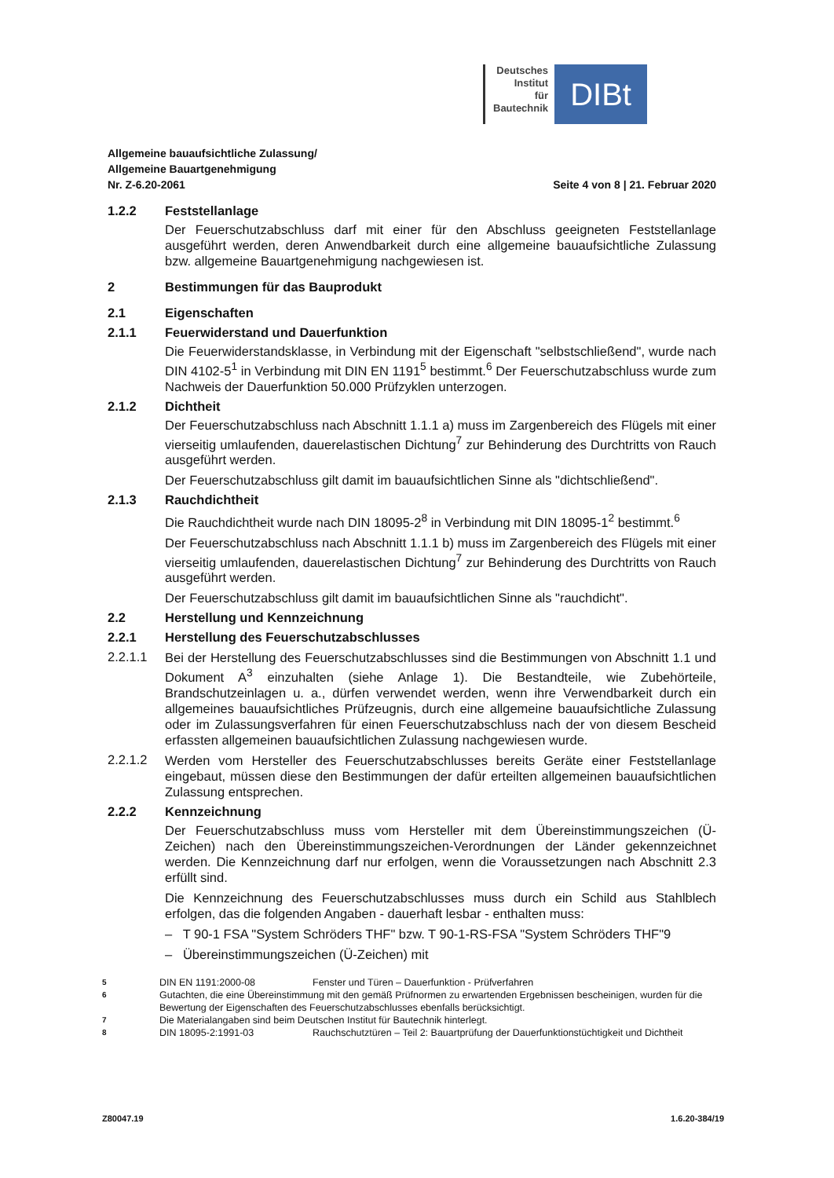Deutsches
Institut
für
Bautechnik
DIBt
Allgemeine bauaufsichtliche Zulassung/
Allgemeine Bauartgenehmigung
Nr. Z-6.20-2061 Seite 4 von 8 | 21. Februar 2020
1.2.2 Feststellanlage
Der Feuerschutzabschluss darf mit einer für den Abschluss geeigneten Feststellanlage ausgeführt werden, deren Anwendbarkeit durch eine allgemeine bauaufsichtliche Zulassung bzw. allgemeine Bauartgenehmigung nachgewiesen ist.
2 Bestimmungen für das Bauprodukt
2.1 Eigenschaften
2.1.1 Feuerwiderstand und Dauerfunktion
Die Feuerwiderstandsklasse, in Verbindung mit der Eigenschaft "selbstschließend", wurde nach DIN 4102-5<sup>1</sup> in Verbindung mit DIN EN 1191<sup>5</sup> bestimmt.<sup>6</sup> Der Feuerschutzabschluss wurde zum Nachweis der Dauerfunktion 50.000 Prüfzyklen unterzogen.
2.1.2 Dichtheit
Der Feuerschutzabschluss nach Abschnitt 1.1.1 a) muss im Zargenbereich des Flügels mit einer vierseitig umlaufenden, dauerelastischen Dichtung<sup>7</sup> zur Behinderung des Durchtritts von Rauch ausgeführt werden.
Der Feuerschutzabschluss gilt damit im bauaufsichtlichen Sinne als "dichtschließend".
2.1.3 Rauchdichtheit
Die Rauchdichtheit wurde nach DIN 18095-2<sup>8</sup> in Verbindung mit DIN 18095-1<sup>2</sup> bestimmt.<sup>6</sup>
Der Feuerschutzabschluss nach Abschnitt 1.1.1 b) muss im Zargenbereich des Flügels mit einer vierseitig umlaufenden, dauerelastischen Dichtung<sup>7</sup> zur Behinderung des Durchtritts von Rauch ausgeführt werden.
Der Feuerschutzabschluss gilt damit im bauaufsichtlichen Sinne als "rauchdicht".
2.2 Herstellung und Kennzeichnung
2.2.1 Herstellung des Feuerschutzabschlusses
2.2.1.1 Bei der Herstellung des Feuerschutzabschlusses sind die Bestimmungen von Abschnitt 1.1 und Dokument A<sup>3</sup> einzuhalten (siehe Anlage 1). Die Bestandteile, wie Zubehörteile, Brandschutzeinlagen u. a., dürfen verwendet werden, wenn ihre Verwendbarkeit durch ein allgemeines bauaufsichtliches Prüfzeugnis, durch eine allgemeine bauaufsichtliche Zulassung oder im Zulassungsverfahren für einen Feuerschutzabschluss nach der von diesem Bescheid erfassten allgemeinen bauaufsichtlichen Zulassung nachgewiesen wurde.
2.2.1.2 Werden vom Hersteller des Feuerschutzabschlusses bereits Geräte einer Feststellanlage eingebaut, müssen diese den Bestimmungen der dafür erteilten allgemeinen bauaufsichtlichen Zulassung entsprechen.
2.2.2 Kennzeichnung
Der Feuerschutzabschluss muss vom Hersteller mit dem Übereinstimmungszeichen (Ü-Zeichen) nach den Übereinstimmungszeichen-Verordnungen der Länder gekennzeichnet werden. Die Kennzeichnung darf nur erfolgen, wenn die Voraussetzungen nach Abschnitt 2.3 erfüllt sind.
Die Kennzeichnung des Feuerschutzabschlusses muss durch ein Schild aus Stahlblech erfolgen, das die folgenden Angaben - dauerhaft lesbar - enthalten muss:
– T 90-1 FSA "System Schröders THF" bzw. T 90-1-RS-FSA "System Schröders THF"9
– Übereinstimmungszeichen (Ü-Zeichen) mit
5 DIN EN 1191:2000-08 Fenster und Türen – Dauerfunktion - Prüfverfahren
6 Gutachten, die eine Übereinstimmung mit den gemäß Prüfnormen zu erwartenden Ergebnissen bescheinigen, wurden für die Bewertung der Eigenschaften des Feuerschutzabschlusses ebenfalls berücksichtigt.
7 Die Materialangaben sind beim Deutschen Institut für Bautechnik hinterlegt.
8 DIN 18095-2:1991-03 Rauchschutztüren – Teil 2: Bauartprüfung der Dauerfunktionstüchtigkeit und Dichtheit
Z80047.19 1.6.20-384/19